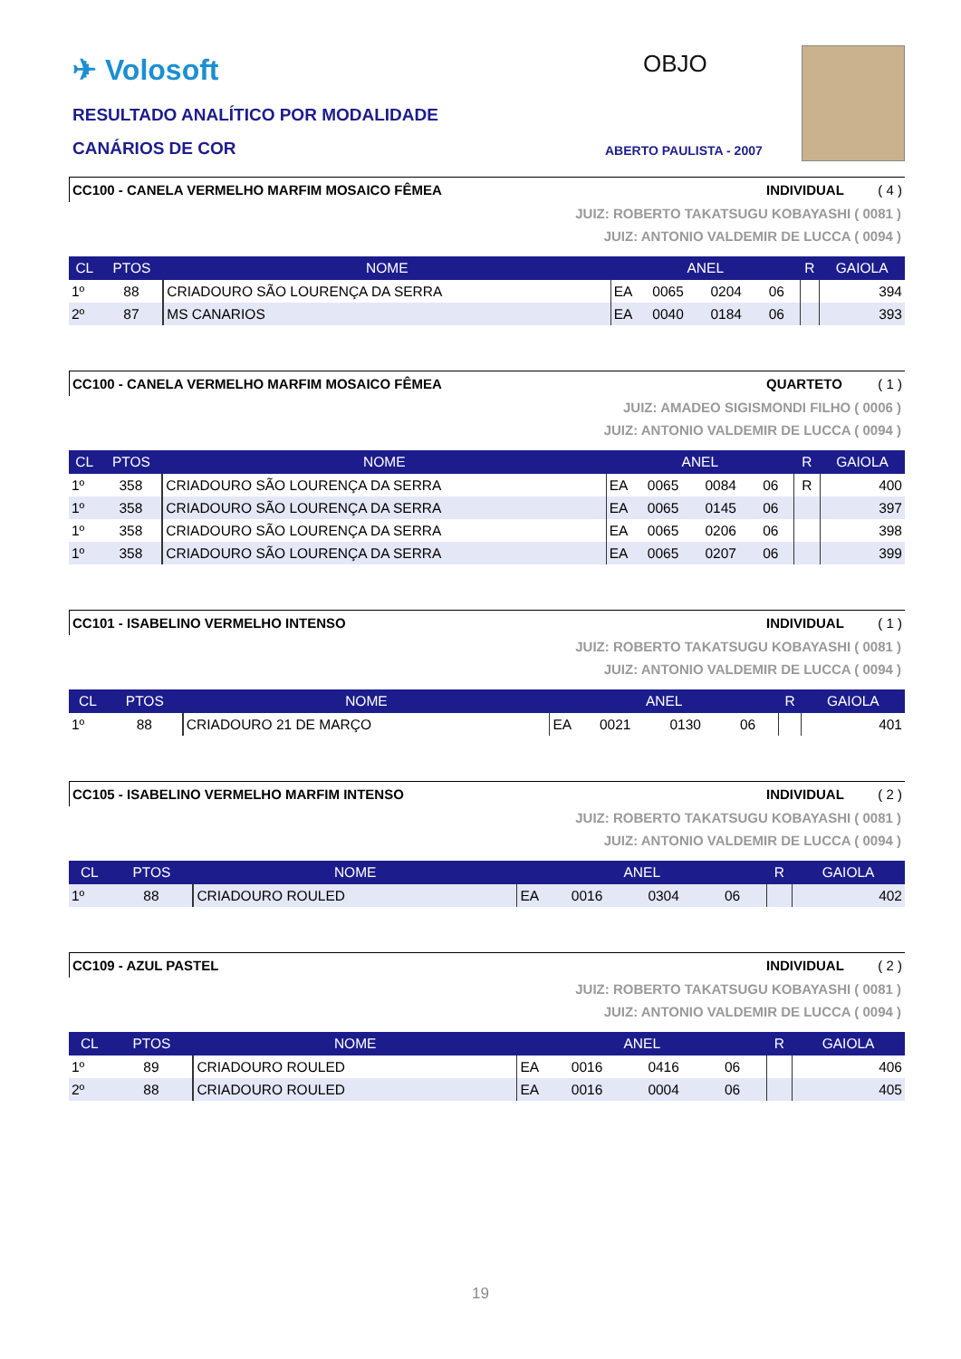✈ Volosoft
RESULTADO ANALÍTICO POR MODALIDADE
CANÁRIOS DE COR
OBJO
ABERTO PAULISTA - 2007
CC100 - CANELA VERMELHO MARFIM MOSAICO FÊMEA INDIVIDUAL ( 4 )
JUIZ: ROBERTO TAKATSUGU KOBAYASHI ( 0081 )
JUIZ: ANTONIO VALDEMIR DE LUCCA ( 0094 )
| CL | PTOS | NOME | ANEL | | | | R | GAIOLA |
| --- | --- | --- | --- | --- | --- | --- | --- | --- |
| 1º | 88 | CRIADOURO SÃO LOURENÇA DA SERRA | EA | 0065 | 0204 | 06 | | 394 |
| 2º | 87 | MS CANARIOS | EA | 0040 | 0184 | 06 | | 393 |
CC100 - CANELA VERMELHO MARFIM MOSAICO FÊMEA QUARTETO ( 1 )
JUIZ: AMADEO SIGISMONDI FILHO ( 0006 )
JUIZ: ANTONIO VALDEMIR DE LUCCA ( 0094 )
| CL | PTOS | NOME | ANEL | | | | R | GAIOLA |
| --- | --- | --- | --- | --- | --- | --- | --- | --- |
| 1º | 358 | CRIADOURO SÃO LOURENÇA DA SERRA | EA | 0065 | 0084 | 06 | R | 400 |
| 1º | 358 | CRIADOURO SÃO LOURENÇA DA SERRA | EA | 0065 | 0145 | 06 | | 397 |
| 1º | 358 | CRIADOURO SÃO LOURENÇA DA SERRA | EA | 0065 | 0206 | 06 | | 398 |
| 1º | 358 | CRIADOURO SÃO LOURENÇA DA SERRA | EA | 0065 | 0207 | 06 | | 399 |
CC101 - ISABELINO VERMELHO INTENSO INDIVIDUAL ( 1 )
JUIZ: ROBERTO TAKATSUGU KOBAYASHI ( 0081 )
JUIZ: ANTONIO VALDEMIR DE LUCCA ( 0094 )
| CL | PTOS | NOME | ANEL | | | | R | GAIOLA |
| --- | --- | --- | --- | --- | --- | --- | --- | --- |
| 1º | 88 | CRIADOURO 21 DE MARÇO | EA | 0021 | 0130 | 06 | | 401 |
CC105 - ISABELINO VERMELHO MARFIM INTENSO INDIVIDUAL ( 2 )
JUIZ: ROBERTO TAKATSUGU KOBAYASHI ( 0081 )
JUIZ: ANTONIO VALDEMIR DE LUCCA ( 0094 )
| CL | PTOS | NOME | ANEL | | | | R | GAIOLA |
| --- | --- | --- | --- | --- | --- | --- | --- | --- |
| 1º | 88 | CRIADOURO ROULED | EA | 0016 | 0304 | 06 | | 402 |
CC109 - AZUL PASTEL INDIVIDUAL ( 2 )
JUIZ: ROBERTO TAKATSUGU KOBAYASHI ( 0081 )
JUIZ: ANTONIO VALDEMIR DE LUCCA ( 0094 )
| CL | PTOS | NOME | ANEL | | | | R | GAIOLA |
| --- | --- | --- | --- | --- | --- | --- | --- | --- |
| 1º | 89 | CRIADOURO ROULED | EA | 0016 | 0416 | 06 | | 406 |
| 2º | 88 | CRIADOURO ROULED | EA | 0016 | 0004 | 06 | | 405 |
19